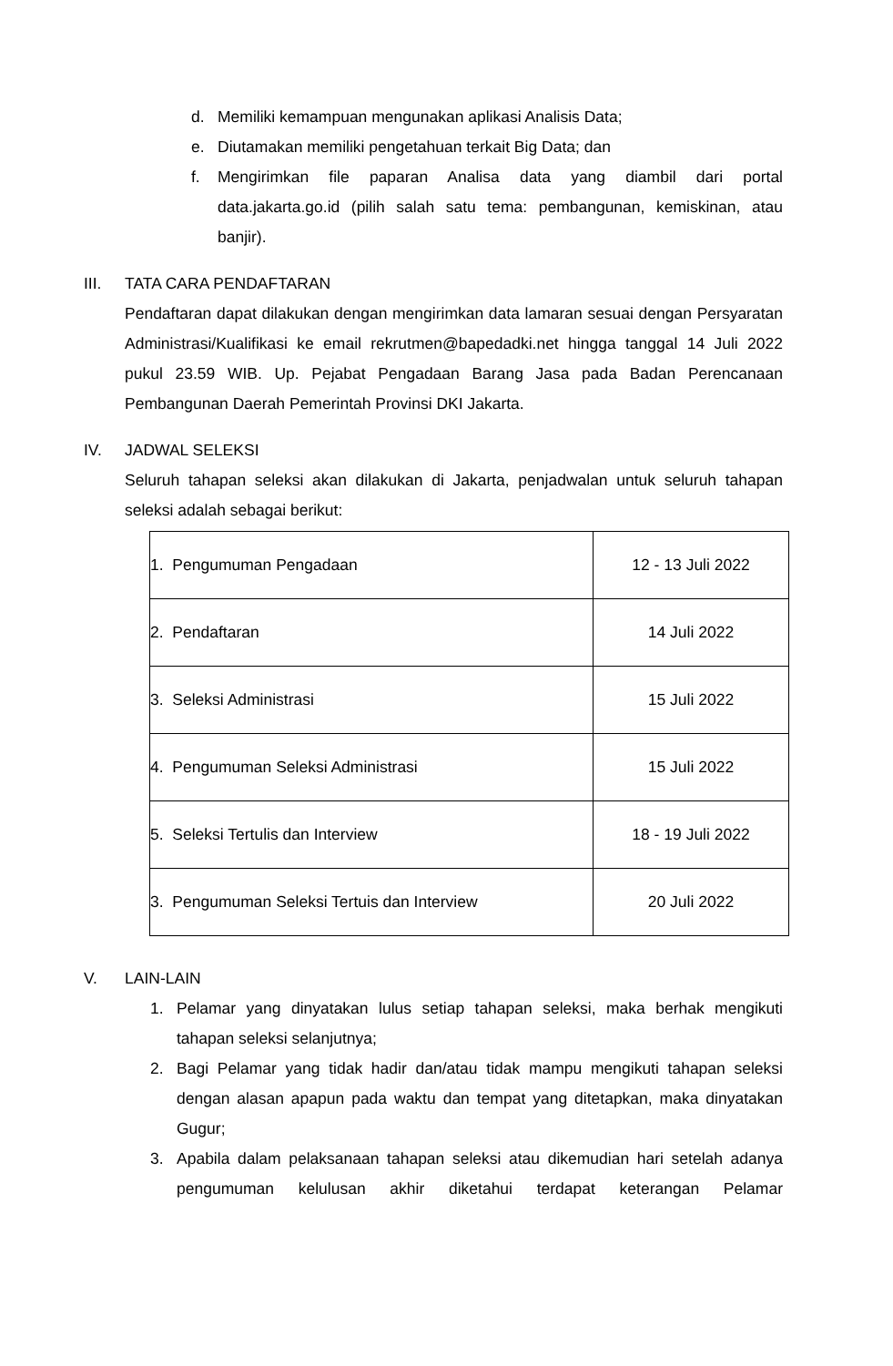d. Memiliki kemampuan mengunakan aplikasi Analisis Data;
e. Diutamakan memiliki pengetahuan terkait Big Data; dan
f. Mengirimkan file paparan Analisa data yang diambil dari portal data.jakarta.go.id (pilih salah satu tema: pembangunan, kemiskinan, atau banjir).
III. TATA CARA PENDAFTARAN
Pendaftaran dapat dilakukan dengan mengirimkan data lamaran sesuai dengan Persyaratan Administrasi/Kualifikasi ke email rekrutmen@bapedadki.net hingga tanggal 14 Juli 2022 pukul 23.59 WIB. Up. Pejabat Pengadaan Barang Jasa pada Badan Perencanaan Pembangunan Daerah Pemerintah Provinsi DKI Jakarta.
IV. JADWAL SELEKSI
Seluruh tahapan seleksi akan dilakukan di Jakarta, penjadwalan untuk seluruh tahapan seleksi adalah sebagai berikut:
| 1. Pengumuman Pengadaan | 12 - 13 Juli 2022 |
| 2. Pendaftaran | 14 Juli 2022 |
| 3. Seleksi Administrasi | 15 Juli 2022 |
| 4. Pengumuman Seleksi Administrasi | 15 Juli 2022 |
| 5. Seleksi Tertulis dan Interview | 18 - 19 Juli 2022 |
| 3. Pengumuman Seleksi Tertuis dan Interview | 20 Juli 2022 |
V. LAIN-LAIN
1. Pelamar yang dinyatakan lulus setiap tahapan seleksi, maka berhak mengikuti tahapan seleksi selanjutnya;
2. Bagi Pelamar yang tidak hadir dan/atau tidak mampu mengikuti tahapan seleksi dengan alasan apapun pada waktu dan tempat yang ditetapkan, maka dinyatakan Gugur;
3. Apabila dalam pelaksanaan tahapan seleksi atau dikemudian hari setelah adanya pengumuman kelulusan akhir diketahui terdapat keterangan Pelamar